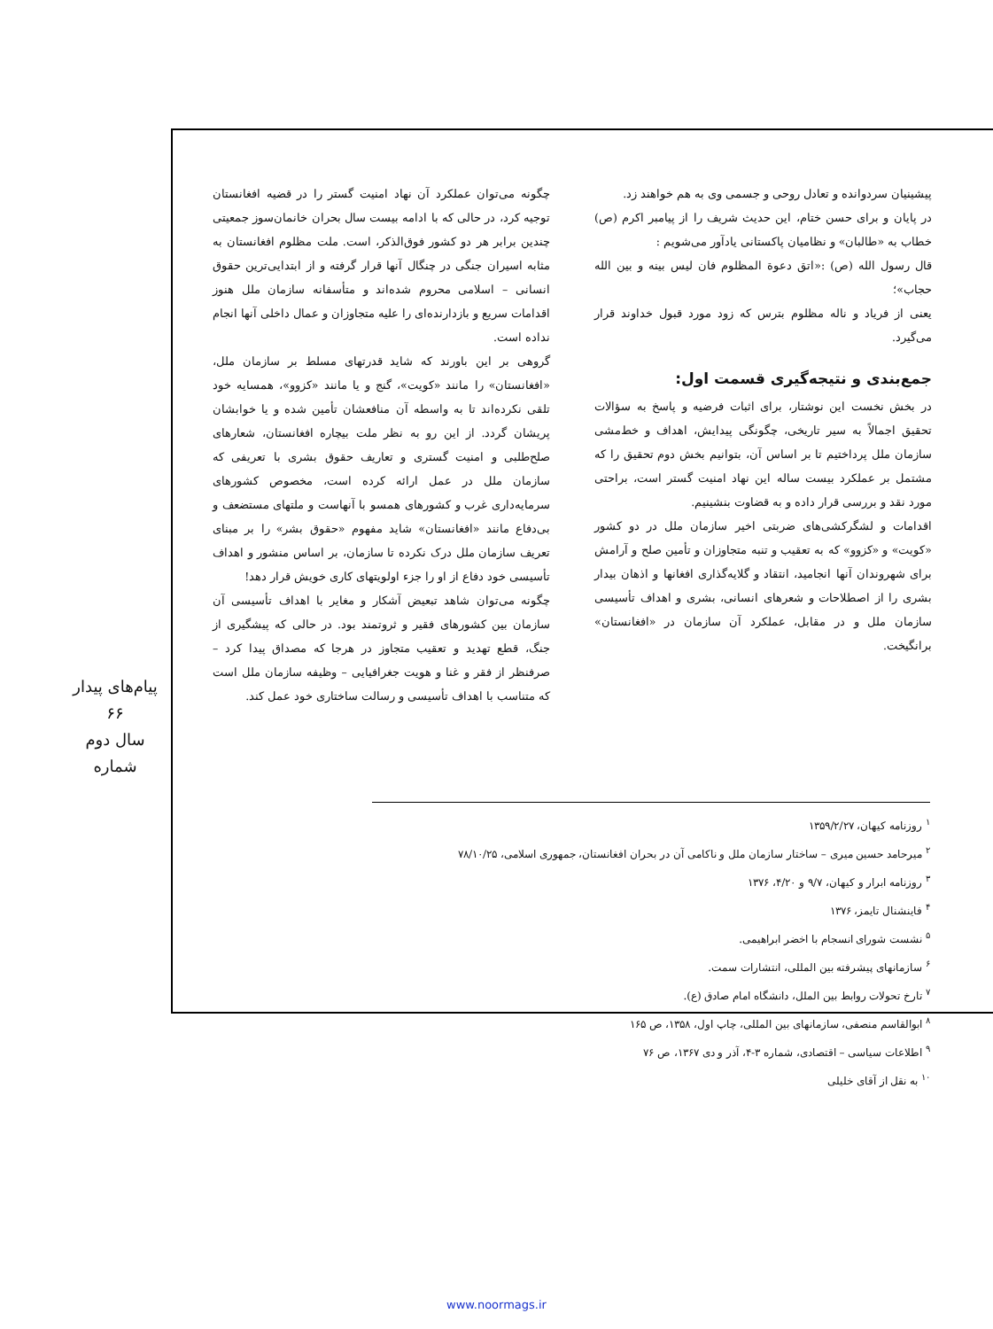پیشینیان سردوانده و تعادل روحی و جسمی وی به هم خواهند زد.
در پایان و برای حسن ختام، این حدیث شریف را از پیامبر اکرم (ص) خطاب به «طالبان» و نظامیان پاکستانی یادآور می‌شویم :
قال رسول الله (ص) :«اتق دعوة المظلوم فان لیس بینه و بین الله حجاب»؛
یعنی از فریاد و ناله مظلوم بترس که زود مورد قبول خداوند قرار می‌گیرد.
جمع‌بندی و نتیجه‌گیری قسمت اول:
در بخش نخست این نوشتار، برای اثبات فرضیه و پاسخ به سؤالات تحقیق اجمالاً به سیر تاریخی، چگونگی پیدایش، اهداف و خط‌مشی سازمان ملل پرداختیم تا بر اساس آن، بتوانیم بخش دوم تحقیق را که مشتمل بر عملکرد بیست ساله این نهاد امنیت گستر است، براحتی مورد نقد و بررسی قرار داده و به قضاوت بنشینیم.
اقدامات و لشگرکشی‌های ضربتی اخیر سازمان ملل در دو کشور «کویت» و «کزوو» که به تعقیب و تنبه متجاوزان و تأمین صلح و آرامش برای شهروندان آنها انجامید، انتقاد و گلایه‌گذاری افغانها و اذهان بیدار بشری را از اصطلاحات و شعرهای انسانی، بشری و اهداف تأسیسی سازمان ملل و در مقابل، عملکرد آن سازمان در «افغانستان» برانگیخت.
چگونه می‌توان عملکرد آن نهاد امنیت گستر را در قضیه افغانستان توجیه کرد، در حالی که با ادامه بیست سال بحران خانمان‌سوز جمعیتی چندین برابر هر دو کشور فوق‌الذکر، است. ملت مظلوم افغانستان به مثابه اسیران جنگی در چنگال آنها قرار گرفته و از ابتدایی‌ترین حقوق انسانی – اسلامی محروم شده‌اند و متأسفانه سازمان ملل هنوز اقدامات سریع و بازدارنده‌ای را علیه متجاوزان و عمال داخلی آنها انجام نداده است.
گروهی بر این باورند که شاید قدرتهای مسلط بر سازمان ملل، «افغانستان» را مانند «کویت»، گنج و یا مانند «کزوو»، همسایه خود تلقی نکرده‌اند تا به واسطه آن منافعشان تأمین شده و یا خوابشان پریشان گردد. از این رو به نظر ملت بیچاره افغانستان، شعارهای صلح‌طلبی و امنیت گستری و تعاریف حقوق بشری با تعریفی که سازمان ملل در عمل ارائه کرده است، مخصوص کشورهای سرمایه‌داری غرب و کشورهای همسو با آنهاست و ملتهای مستضعف و بی‌دفاع مانند «افغانستان» شاید مفهوم «حقوق بشر» را بر مبنای تعریف سازمان ملل درک نکرده تا سازمان، بر اساس منشور و اهداف تأسیسی خود دفاع از او را جزء اولویتهای کاری خویش قرار دهد!
چگونه می‌توان شاهد تبعیض آشکار و مغایر با اهداف تأسیسی آن سازمان بین کشورهای فقیر و ثروتمند بود. در حالی که پیشگیری از جنگ، قطع تهدید و تعقیب متجاوز در هرجا که مصداق پیدا کرد – صرفنظر از فقر و غنا و هویت جغرافیایی – وظیفه سازمان ملل است که متناسب با اهداف تأسیسی و رسالت ساختاری خود عمل کند.
پیام‌های پیدار
۶۶
سال دوم
شماره
<sup>۱</sup> روزنامه کیهان، ۱۳۵۹/۲/۲۷
<sup>۲</sup> میرحامد حسین میری – ساختار سازمان ملل و ناکامی آن در بحران افغانستان، جمهوری اسلامی، ۷۸/۱۰/۲۵
<sup>۳</sup> روزنامه ابرار و کیهان، ۹/۷ و ۴/۲۰، ۱۳۷۶
<sup>۴</sup> فاینشنال تایمز، ۱۳۷۶
<sup>۵</sup> نشست شورای انسجام با اخضر ابراهیمی.
<sup>۶</sup> سازمانهای پیشرفته بین المللی، انتشارات سمت.
<sup>۷</sup> تارخ تحولات روابط بین الملل، دانشگاه امام صادق (ع).
<sup>۸</sup> ابوالقاسم منصفی، سازمانهای بین المللی، چاپ اول، ۱۳۵۸، ص ۱۶۵
<sup>۹</sup> اطلاعات سیاسی – اقتصادی، شماره ۳-۴، آذر و دی ۱۳۶۷، ص ۷۶
<sup>۱۰</sup> به نقل از آقای خلیلی
www.noormags.ir